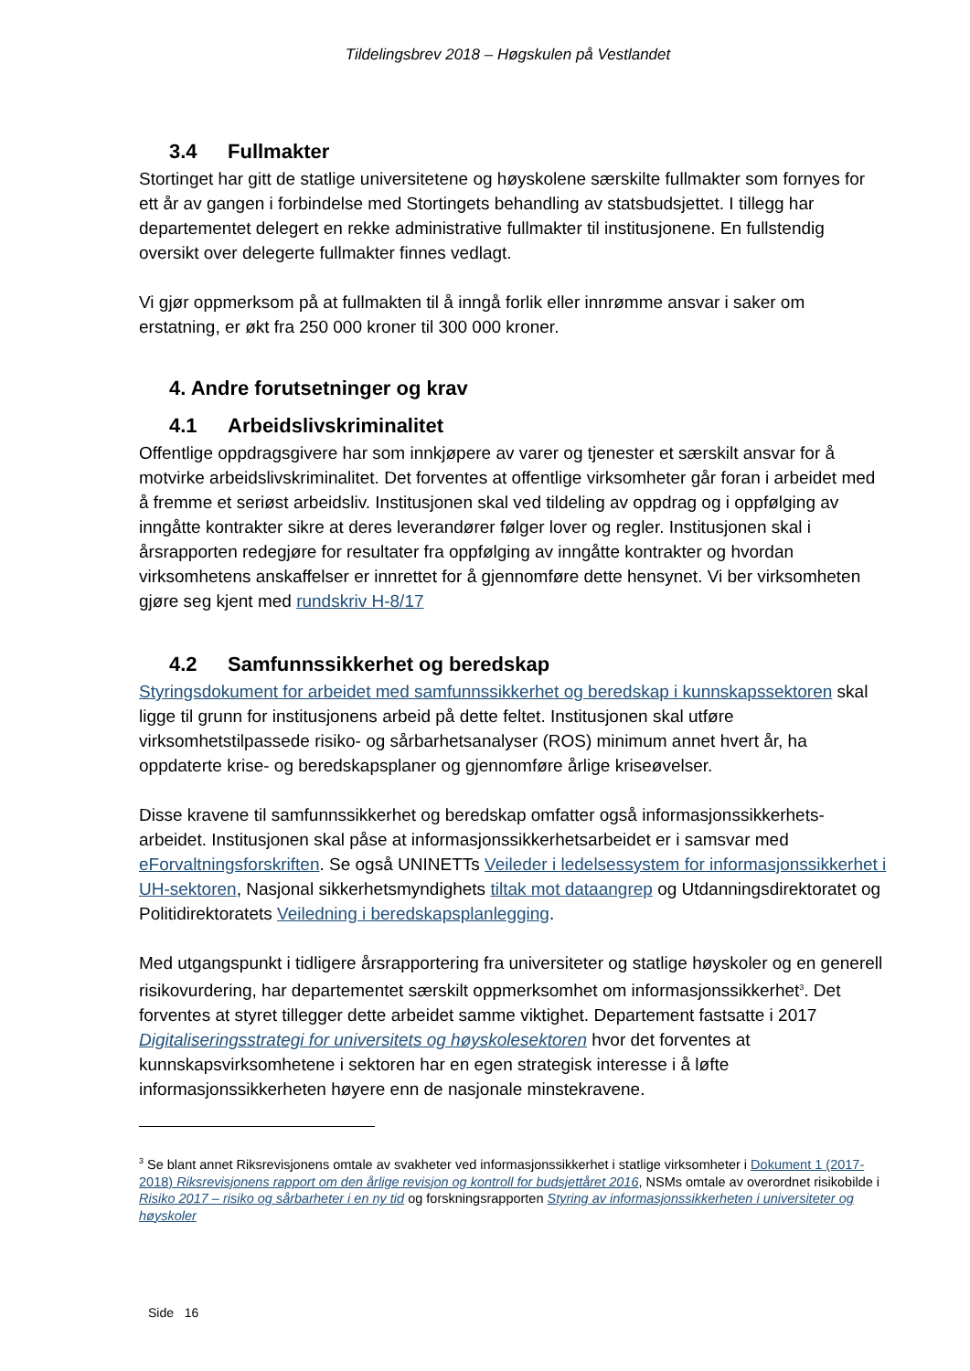Tildelingsbrev 2018 – Høgskulen på Vestlandet
3.4 Fullmakter
Stortinget har gitt de statlige universitetene og høyskolene særskilte fullmakter som fornyes for ett år av gangen i forbindelse med Stortingets behandling av statsbudsjettet. I tillegg har departementet delegert en rekke administrative fullmakter til institusjonene. En fullstendig oversikt over delegerte fullmakter finnes vedlagt.
Vi gjør oppmerksom på at fullmakten til å inngå forlik eller innrømme ansvar i saker om erstatning, er økt fra 250 000 kroner til 300 000 kroner.
4. Andre forutsetninger og krav
4.1 Arbeidslivskriminalitet
Offentlige oppdragsgivere har som innkjøpere av varer og tjenester et særskilt ansvar for å motvirke arbeidslivskriminalitet. Det forventes at offentlige virksomheter går foran i arbeidet med å fremme et seriøst arbeidsliv. Institusjonen skal ved tildeling av oppdrag og i oppfølging av inngåtte kontrakter sikre at deres leverandører følger lover og regler. Institusjonen skal i årsrapporten redegjøre for resultater fra oppfølging av inngåtte kontrakter og hvordan virksomhetens anskaffelser er innrettet for å gjennomføre dette hensynet. Vi ber virksomheten gjøre seg kjent med rundskriv H-8/17
4.2 Samfunnssikkerhet og beredskap
Styringsdokument for arbeidet med samfunnssikkerhet og beredskap i kunnskapssektoren skal ligge til grunn for institusjonens arbeid på dette feltet. Institusjonen skal utføre virksomhetstilpassede risiko- og sårbarhetsanalyser (ROS) minimum annet hvert år, ha oppdaterte krise- og beredskapsplaner og gjennomføre årlige kriseøvelser.
Disse kravene til samfunnssikkerhet og beredskap omfatter også informasjonssikkerhets-arbeidet. Institusjonen skal påse at informasjonssikkerhetsarbeidet er i samsvar med eForvaltningsforskriften. Se også UNINETTs Veileder i ledelsessystem for informasjonssikkerhet i UH-sektoren, Nasjonal sikkerhetsmyndighets tiltak mot dataangrep og Utdanningsdirektoratet og Politidirektoratets Veiledning i beredskapsplanlegging.
Med utgangspunkt i tidligere årsrapportering fra universiteter og statlige høyskoler og en generell risikovurdering, har departementet særskilt oppmerksomhet om informasjonssikkerhet<sup>3</sup>. Det forventes at styret tillegger dette arbeidet samme viktighet. Departement fastsatte i 2017 Digitaliseringsstrategi for universitets og høyskolesektoren hvor det forventes at kunnskapsvirksomhetene i sektoren har en egen strategisk interesse i å løfte informasjonssikkerheten høyere enn de nasjonale minstekravene.
<sup>3</sup> Se blant annet Riksrevisjonens omtale av svakheter ved informasjonssikkerhet i statlige virksomheter i Dokument 1 (2017-2018) Riksrevisjonens rapport om den årlige revisjon og kontroll for budsjettåret 2016, NSMs omtale av overordnet risikobilde i Risiko 2017 – risiko og sårbarheter i en ny tid og forskningsrapporten Styring av informasjonssikkerheten i universiteter og høyskoler
Side 16